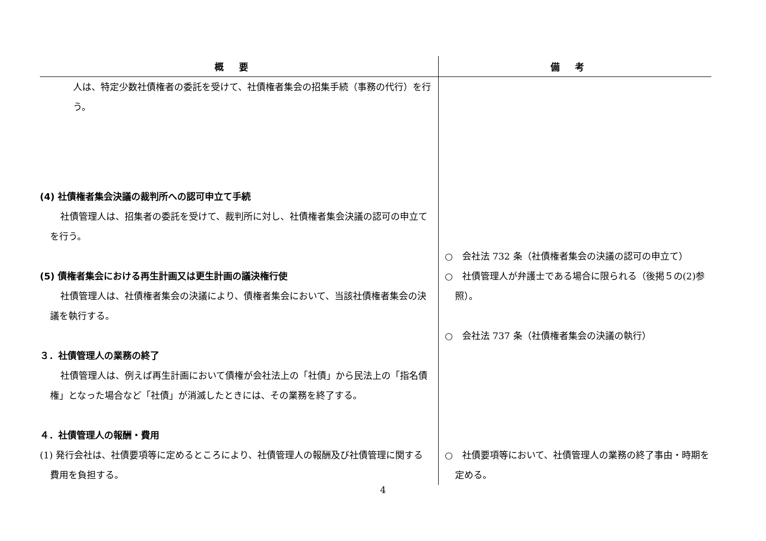| 概要 | 備考 |
| --- | --- |
| 人は、特定少数社債権者の委託を受けて、社債権者集会の招集手続（事務の代行）を行う。 (4) 社債権者集会決議の裁判所への認可申立て手続 社債管理人は、招集者の委託を受けて、裁判所に対し、社債権者集会決議の認可の申立てを行う。 (5) 債権者集会における再生計画又は更生計画の議決権行使 社債管理人は、社債権者集会の決議により、債権者集会において、当該社債権者集会の決議を執行する。 ３．社債管理人の業務の終了 社債管理人は、例えば再生計画において債権が会社法上の「社債」から民法上の「指名債権」となった場合など「社債」が消滅したときには、その業務を終了する。 ４．社債管理人の報酬・費用 (1) 発行会社は、社債要項等に定めるところにより、社債管理人の報酬及び社債管理に関する費用を負担する。 | ○ 会社法 732 条（社債権者集会の決議の認可の申立て） ○ 社債管理人が弁護士である場合に限られる（後掲５の(2)参照）。 ○ 会社法 737 条（社債権者集会の決議の執行） ○ 社債要項等において、社債管理人の業務の終了事由・時期を定める。 |
4